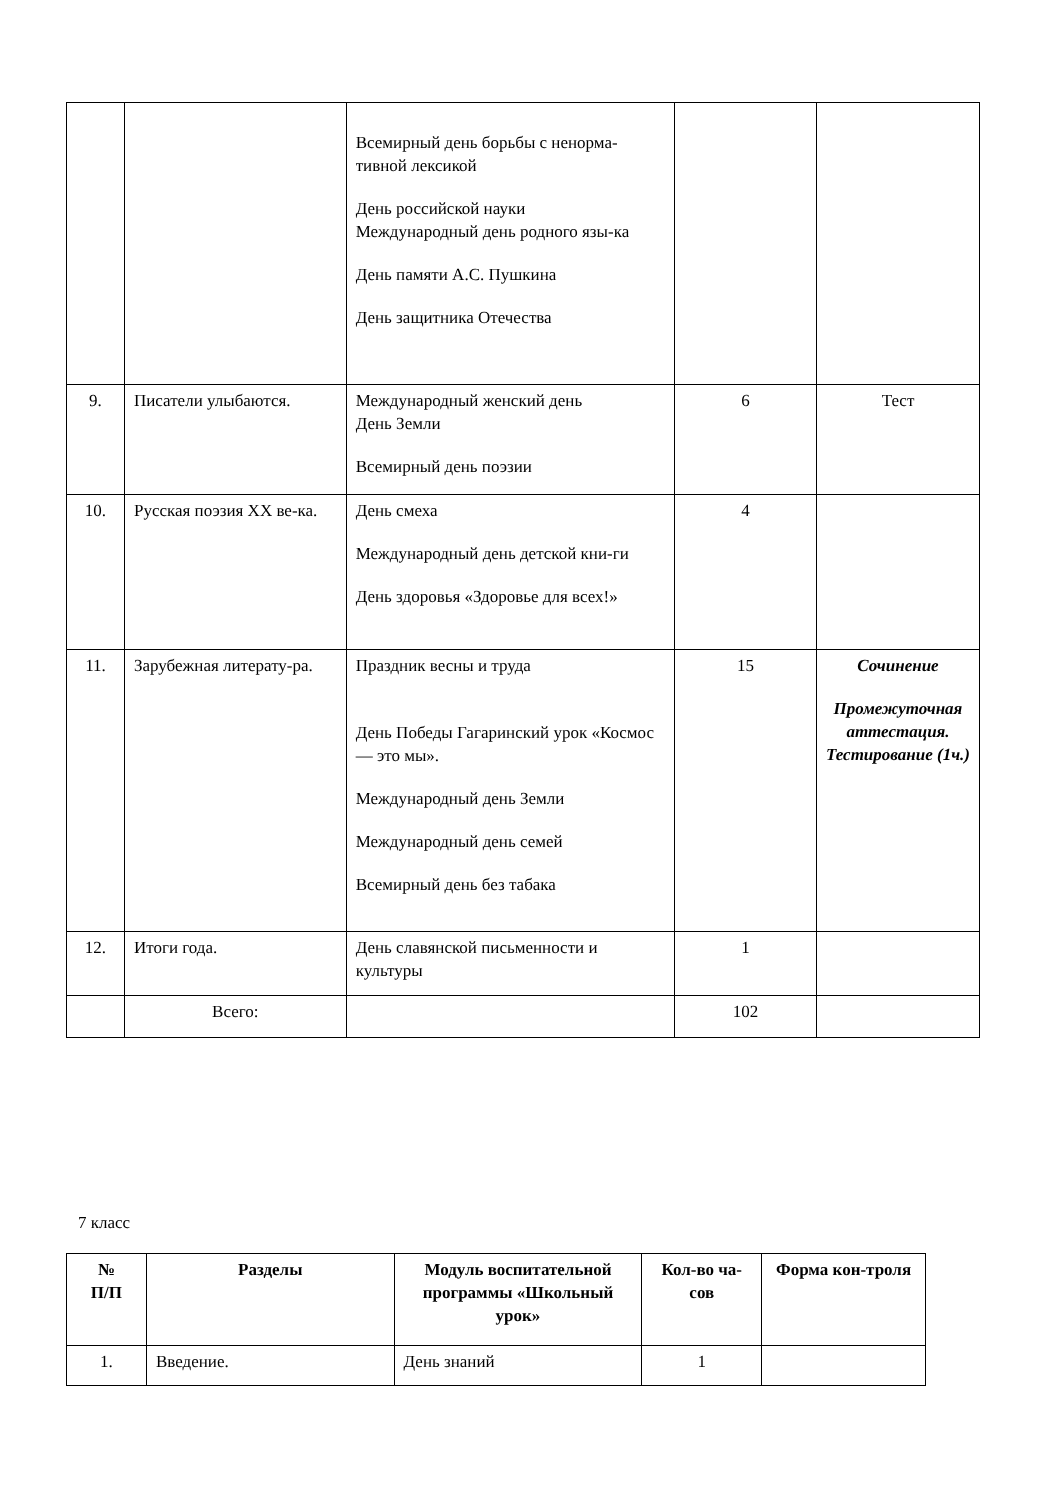| | | Всемирный день борьбы с ненорма-тивной лексикой День российской науки Международный день родного язы-ка День памяти А.С. Пушкина День защитника Отечества | | |
| 9. | Писатели улыбаются. | Международный женский день День Земли Всемирный день поэзии | 6 | Тест |
| 10. | Русская поэзия XX ве-ка. | День смеха Международный день детской кни-ги День здоровья «Здоровье для всех!» | 4 | |
| 11. | Зарубежная литерату-ра. | Праздник весны и труда День Победы Гагаринский урок «Космос — это мы». Международный день Земли Международный день семей Всемирный день без табака | 15 | Сочинение Промежуточная аттестация. Тестирование (1ч.) |
| 12. | Итоги года. | День славянской письменности и культуры | 1 | |
| | Всего: | | 102 | |
7 класс
| № П/П | Разделы | Модуль воспитательной программы «Школьный урок» | Кол-во ча-сов | Форма кон-троля |
| --- | --- | --- | --- | --- |
| 1. | Введение. | День знаний | 1 | |